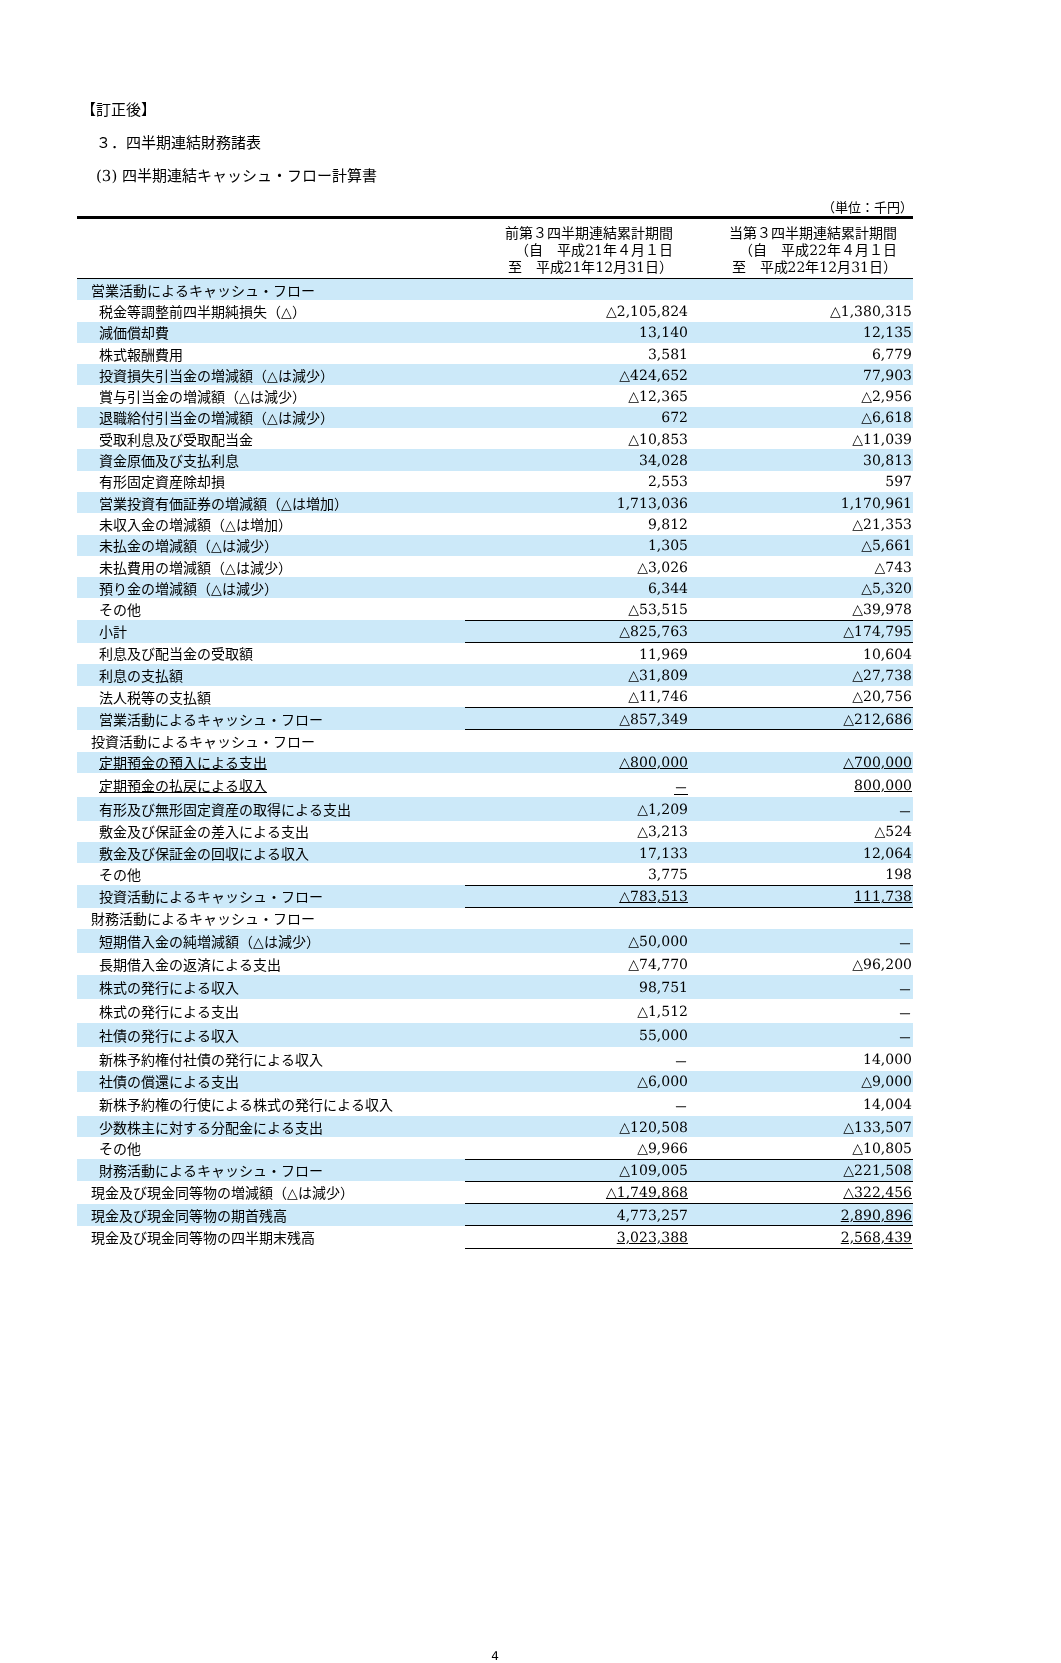【訂正後】
　３．四半期連結財務諸表
　(3) 四半期連結キャッシュ・フロー計算書
（単位：千円）
| | 前第３四半期連結累計期間 （自 平成21年４月１日 至 平成21年12月31日） | 当第３四半期連結累計期間 （自 平成22年４月１日 至 平成22年12月31日） |
| --- | --- | --- |
| 営業活動によるキャッシュ・フロー | | |
| 税金等調整前四半期純損失（△） | △2,105,824 | △1,380,315 |
| 減価償却費 | 13,140 | 12,135 |
| 株式報酬費用 | 3,581 | 6,779 |
| 投資損失引当金の増減額（△は減少） | △424,652 | 77,903 |
| 賞与引当金の増減額（△は減少） | △12,365 | △2,956 |
| 退職給付引当金の増減額（△は減少） | 672 | △6,618 |
| 受取利息及び受取配当金 | △10,853 | △11,039 |
| 資金原価及び支払利息 | 34,028 | 30,813 |
| 有形固定資産除却損 | 2,553 | 597 |
| 営業投資有価証券の増減額（△は増加） | 1,713,036 | 1,170,961 |
| 未収入金の増減額（△は増加） | 9,812 | △21,353 |
| 未払金の増減額（△は減少） | 1,305 | △5,661 |
| 未払費用の増減額（△は減少） | △3,026 | △743 |
| 預り金の増減額（△は減少） | 6,344 | △5,320 |
| その他 | △53,515 | △39,978 |
| 小計 | △825,763 | △174,795 |
| 利息及び配当金の受取額 | 11,969 | 10,604 |
| 利息の支払額 | △31,809 | △27,738 |
| 法人税等の支払額 | △11,746 | △20,756 |
| 営業活動によるキャッシュ・フロー | △857,349 | △212,686 |
| 投資活動によるキャッシュ・フロー | | |
| 定期預金の預入による支出 | △800,000 | △700,000 |
| 定期預金の払戻による収入 | － | 800,000 |
| 有形及び無形固定資産の取得による支出 | △1,209 | － |
| 敷金及び保証金の差入による支出 | △3,213 | △524 |
| 敷金及び保証金の回収による収入 | 17,133 | 12,064 |
| その他 | 3,775 | 198 |
| 投資活動によるキャッシュ・フロー | △783,513 | 111,738 |
| 財務活動によるキャッシュ・フロー | | |
| 短期借入金の純増減額（△は減少） | △50,000 | － |
| 長期借入金の返済による支出 | △74,770 | △96,200 |
| 株式の発行による収入 | 98,751 | － |
| 株式の発行による支出 | △1,512 | － |
| 社債の発行による収入 | 55,000 | － |
| 新株予約権付社債の発行による収入 | － | 14,000 |
| 社債の償還による支出 | △6,000 | △9,000 |
| 新株予約権の行使による株式の発行による収入 | － | 14,004 |
| 少数株主に対する分配金による支出 | △120,508 | △133,507 |
| その他 | △9,966 | △10,805 |
| 財務活動によるキャッシュ・フロー | △109,005 | △221,508 |
| 現金及び現金同等物の増減額（△は減少） | △1,749,868 | △322,456 |
| 現金及び現金同等物の期首残高 | 4,773,257 | 2,890,896 |
| 現金及び現金同等物の四半期末残高 | 3,023,388 | 2,568,439 |
4